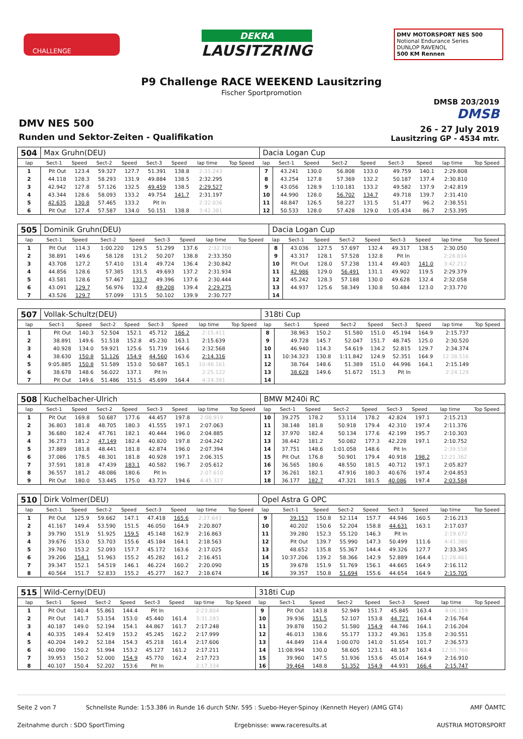CHALLENGE
DEKRA
LAUSITZRING
DMV MOTORSPORT NES 500
Notional Endurance Series
DUNLOP RAVENOL
500 KM Rennen
P9 Challenge RACE WEEKEND Lausitzring
Fischer Sportpromotion
DMV NES 500
Runden und Sektor-Zeiten - Qualifikation
DMSB 203/2019
DMSB
26 - 27 July 2019
Lausitzring GP - 4534 mtr.
| 504 | Max Gruhn(DEU) | | | | | | | | Dacia Logan Cup | | | | | | | | |
| lap | Sect-1 | Speed | Sect-2 | Speed | Sect-3 | Speed | lap time | Top Speed | lap | Sect-1 | Speed | Sect-2 | Speed | Sect-3 | Speed | lap time | Top Speed |
| 1 | Pit Out | 123.4 | 59.327 | 127.7 | 51.391 | 138.8 | 2:31.243 | | 7 | 43.241 | 130.0 | 56.808 | 133.0 | 49.759 | 140.1 | 2:29.808 | |
| 2 | 44.118 | 128.3 | 58.293 | 131.9 | 49.884 | 138.5 | 2:32.295 | | 8 | 43.254 | 127.8 | 57.369 | 132.2 | 50.187 | 137.4 | 2:30.810 | |
| 3 | 42.942 | 127.8 | 57.126 | 132.5 | 49.459 | 138.5 | 2:29.527 | | 9 | 43.056 | 128.9 | 1:10.181 | 133.2 | 49.582 | 137.9 | 2:42.819 | |
| 4 | 43.344 | 128.6 | 58.093 | 133.2 | 49.754 | 141.7 | 2:31.197 | | 10 | 44.990 | 128.0 | 56.702 | 134.7 | 49.718 | 139.7 | 2:31.410 | |
| 5 | 42.635 | 130.8 | 57.465 | 133.2 | Pit In | | 2:32.036 | | 11 | 48.847 | 126.5 | 58.227 | 131.5 | 51.477 | 96.2 | 2:38.551 | |
| 6 | Pit Out | 127.4 | 57.587 | 134.0 | 50.151 | 138.8 | 3:42.381 | | 12 | 50.533 | 128.0 | 57.428 | 129.0 | 1:05.434 | 86.7 | 2:53.395 | |
| 505 | Dominik Gruhn(DEU) | | | | | | | | Dacia Logan Cup | | | | | | | | |
| lap | Sect-1 | Speed | Sect-2 | Speed | Sect-3 | Speed | lap time | Top Speed | lap | Sect-1 | Speed | Sect-2 | Speed | Sect-3 | Speed | lap time | Top Speed |
| 1 | Pit Out | 114.3 | 1:00.220 | 129.5 | 51.299 | 137.6 | 2:32.708 | | 8 | 43.036 | 127.5 | 57.697 | 132.4 | 49.317 | 138.5 | 2:30.050 | |
| 2 | 38.891 | 149.6 | 58.128 | 131.2 | 50.207 | 138.8 | 2:33.350 | | 9 | 43.317 | 128.1 | 57.528 | 132.8 | Pit In | | 2:28.834 | |
| 3 | 43.708 | 127.2 | 57.410 | 131.4 | 49.724 | 136.4 | 2:30.842 | | 10 | Pit Out | 128.0 | 57.238 | 131.4 | 49.403 | 141.0 | 3:42.212 | |
| 4 | 44.856 | 128.6 | 57.385 | 131.5 | 49.693 | 137.2 | 2:31.934 | | 11 | 42.986 | 129.0 | 56.491 | 131.1 | 49.902 | 119.5 | 2:29.379 | |
| 5 | 43.581 | 128.6 | 57.467 | 133.7 | 49.396 | 137.6 | 2:30.444 | | 12 | 45.242 | 128.3 | 57.188 | 130.0 | 49.628 | 132.4 | 2:32.058 | |
| 6 | 43.091 | 129.7 | 56.976 | 132.4 | 49.208 | 139.4 | 2:29.275 | | 13 | 44.937 | 125.6 | 58.349 | 130.8 | 50.484 | 123.0 | 2:33.770 | |
| 7 | 43.526 | 129.7 | 57.099 | 131.5 | 50.102 | 139.9 | 2:30.727 | | 14 | | | | | | | | |
| 507 | Vollak-Schultz(DEU) | | | | | | | | 318ti Cup | | | | | | | | |
| lap | Sect-1 | Speed | Sect-2 | Speed | Sect-3 | Speed | lap time | Top Speed | lap | Sect-1 | Speed | Sect-2 | Speed | Sect-3 | Speed | lap time | Top Speed |
| 1 | Pit Out | 140.3 | 52.504 | 152.1 | 45.712 | 166.2 | 2:15.411 | | 8 | 38.963 | 150.2 | 51.580 | 151.0 | 45.194 | 164.9 | 2:15.737 | |
| 2 | 38.891 | 149.6 | 51.518 | 152.8 | 45.230 | 163.1 | 2:15.639 | | 9 | 49.728 | 145.7 | 52.047 | 151.7 | 48.745 | 125.0 | 2:30.520 | |
| 3 | 40.928 | 134.0 | 59.921 | 125.6 | 51.719 | 164.6 | 2:32.568 | | 10 | 46.940 | 114.3 | 54.619 | 134.2 | 52.815 | 129.7 | 2:34.374 | |
| 4 | 38.630 | 150.8 | 51.126 | 154.9 | 44.560 | 163.6 | 2:14.316 | | 11 | 10:34.323 | 130.8 | 1:11.842 | 124.9 | 52.351 | 164.9 | 12:38.516 | |
| 5 | 9:05.885 | 150.8 | 51.589 | 153.0 | 50.687 | 165.1 | 10:48.161 | | 12 | 38.764 | 148.6 | 51.389 | 151.0 | 44.996 | 164.1 | 2:15.149 | |
| 6 | 38.678 | 148.6 | 56.022 | 137.1 | Pit In | | 2:25.122 | | 13 | 38.628 | 149.6 | 51.672 | 151.3 | Pit In | | 2:24.129 | |
| 7 | Pit Out | 149.6 | 51.486 | 151.5 | 45.699 | 164.4 | 4:24.391 | | 14 | | | | | | | | |
| 508 | Kuchelbacher-Ulrich | | | | | | | | BMW M240i RC | | | | | | | | |
| lap | Sect-1 | Speed | Sect-2 | Speed | Sect-3 | Speed | lap time | Top Speed | lap | Sect-1 | Speed | Sect-2 | Speed | Sect-3 | Speed | lap time | Top Speed |
| 1 | Pit Out | 169.8 | 50.687 | 177.6 | 44.457 | 197.8 | 2:08.919 | | 10 | 39.275 | 178.2 | 53.114 | 178.2 | 42.824 | 197.1 | 2:15.213 | |
| 2 | 36.803 | 181.8 | 48.705 | 180.3 | 41.555 | 197.1 | 2:07.063 | | 11 | 38.148 | 181.8 | 50.918 | 179.4 | 42.310 | 197.4 | 2:11.376 | |
| 3 | 36.680 | 182.4 | 47.761 | 182.1 | 40.444 | 196.0 | 2:04.885 | | 12 | 37.970 | 182.4 | 50.134 | 177.6 | 42.199 | 195.7 | 2:10.303 | |
| 4 | 36.273 | 181.2 | 47.149 | 182.4 | 40.820 | 197.8 | 2:04.242 | | 13 | 38.442 | 181.2 | 50.082 | 177.3 | 42.228 | 197.1 | 2:10.752 | |
| 5 | 37.889 | 181.8 | 48.441 | 181.8 | 42.874 | 196.0 | 2:07.394 | | 14 | 37.751 | 148.6 | 1:01.058 | 148.6 | Pit In | | 2:39.558 | |
| 6 | 37.086 | 178.5 | 48.301 | 181.8 | 40.928 | 197.1 | 2:06.315 | | 15 | Pit Out | 176.8 | 50.901 | 179.4 | 40.918 | 198.2 | 12:21.362 | |
| 7 | 37.591 | 181.8 | 47.439 | 183.1 | 40.582 | 196.7 | 2:05.612 | | 16 | 36.565 | 180.6 | 48.550 | 181.5 | 40.712 | 197.1 | 2:05.827 | |
| 8 | 36.557 | 181.2 | 48.086 | 180.6 | Pit In | | 2:07.610 | | 17 | 36.261 | 182.1 | 47.916 | 180.3 | 40.676 | 197.4 | 2:04.853 | |
| 9 | Pit Out | 180.0 | 53.445 | 175.0 | 43.727 | 194.6 | 4:45.327 | | 18 | 36.177 | 182.7 | 47.321 | 181.5 | 40.086 | 197.4 | 2:03.584 | |
| 510 | Dirk Volmer(DEU) | | | | | | | | Opel Astra G OPC | | | | | | | | |
| lap | Sect-1 | Speed | Sect-2 | Speed | Sect-3 | Speed | lap time | Top Speed | lap | Sect-1 | Speed | Sect-2 | Speed | Sect-3 | Speed | lap time | Top Speed |
| 1 | Pit Out | 125.9 | 59.662 | 147.1 | 47.418 | 165.6 | 2:27.643 | | 9 | 39.153 | 150.8 | 52.114 | 157.7 | 44.946 | 160.5 | 2:16.213 | |
| 2 | 41.167 | 149.4 | 53.590 | 151.5 | 46.050 | 164.9 | 2:20.807 | | 10 | 40.202 | 150.6 | 52.204 | 158.8 | 44.631 | 163.1 | 2:17.037 | |
| 3 | 39.790 | 151.9 | 51.925 | 159.5 | 45.148 | 162.9 | 2:16.863 | | 11 | 39.280 | 152.3 | 55.120 | 146.3 | Pit In | | 2:19.672 | |
| 4 | 39.676 | 153.0 | 53.703 | 155.6 | 45.184 | 164.1 | 2:18.563 | | 12 | Pit Out | 139.7 | 55.990 | 147.3 | 50.499 | 111.6 | 4:41.380 | |
| 5 | 39.760 | 153.2 | 52.093 | 157.7 | 45.172 | 163.6 | 2:17.025 | | 13 | 48.652 | 135.8 | 55.367 | 144.4 | 49.326 | 127.7 | 2:33.345 | |
| 6 | 39.206 | 154.1 | 51.963 | 155.2 | 45.282 | 161.2 | 2:16.451 | | 14 | 10:37.206 | 139.2 | 58.366 | 142.9 | 52.889 | 164.4 | 12:28.461 | |
| 7 | 39.347 | 152.1 | 54.519 | 146.1 | 46.224 | 160.2 | 2:20.090 | | 15 | 39.678 | 151.9 | 51.769 | 156.1 | 44.665 | 164.9 | 2:16.112 | |
| 8 | 40.564 | 151.7 | 52.833 | 155.2 | 45.277 | 162.7 | 2:18.674 | | 16 | 39.357 | 150.8 | 51.694 | 155.6 | 44.654 | 164.9 | 2:15.705 | |
| 515 | Wild-Cerny(DEU) | | | | | | | | 318ti Cup | | | | | | | | |
| lap | Sect-1 | Speed | Sect-2 | Speed | Sect-3 | Speed | lap time | Top Speed | lap | Sect-1 | Speed | Sect-2 | Speed | Sect-3 | Speed | lap time | Top Speed |
| 1 | Pit Out | 140.4 | 55.861 | 144.4 | Pit In | | 2:23.804 | | 9 | Pit Out | 143.8 | 52.949 | 151.7 | 45.845 | 163.4 | 4:06.159 | |
| 2 | Pit Out | 141.7 | 53.154 | 153.0 | 45.440 | 161.4 | 3:31.283 | | 10 | 39.936 | 151.5 | 52.107 | 153.8 | 44.721 | 164.4 | 2:16.764 | |
| 3 | 40.187 | 149.0 | 52.194 | 154.1 | 44.867 | 161.7 | 2:17.248 | | 11 | 39.878 | 150.2 | 51.580 | 154.9 | 44.746 | 164.1 | 2:16.204 | |
| 4 | 40.335 | 149.4 | 52.419 | 153.2 | 45.245 | 162.2 | 2:17.999 | | 12 | 46.013 | 138.6 | 55.177 | 133.2 | 49.361 | 135.8 | 2:30.551 | |
| 5 | 40.204 | 149.2 | 52.184 | 154.3 | 45.218 | 161.4 | 2:17.606 | | 13 | 44.849 | 114.4 | 1:00.070 | 141.0 | 51.654 | 101.7 | 2:36.573 | |
| 6 | 40.090 | 150.2 | 51.994 | 153.2 | 45.127 | 161.2 | 2:17.211 | | 14 | 11:08.994 | 130.0 | 58.605 | 123.1 | 48.167 | 163.4 | 12:55.766 | |
| 7 | 39.953 | 150.2 | 52.000 | 154.9 | 45.770 | 162.4 | 2:17.723 | | 15 | 39.960 | 147.5 | 51.936 | 153.6 | 45.014 | 164.9 | 2:16.910 | |
| 8 | 40.107 | 150.4 | 52.202 | 153.6 | Pit In | | 2:17.334 | | 16 | 39.464 | 148.8 | 51.352 | 154.9 | 44.931 | 166.4 | 2:15.747 | |
Seite 2 von 7 Schnellste Runde: 1:53.386 in Runde 16 durch StNr. 595 : Suebo-Heyer-Spinoy (Kenneth Heyer) (AMG GT4) AMF ÖAMTC
Zeitnahme durch : SDO SportTiming Ergebnisse: www.raceresults.at AUSTRIA MOTORSPORT